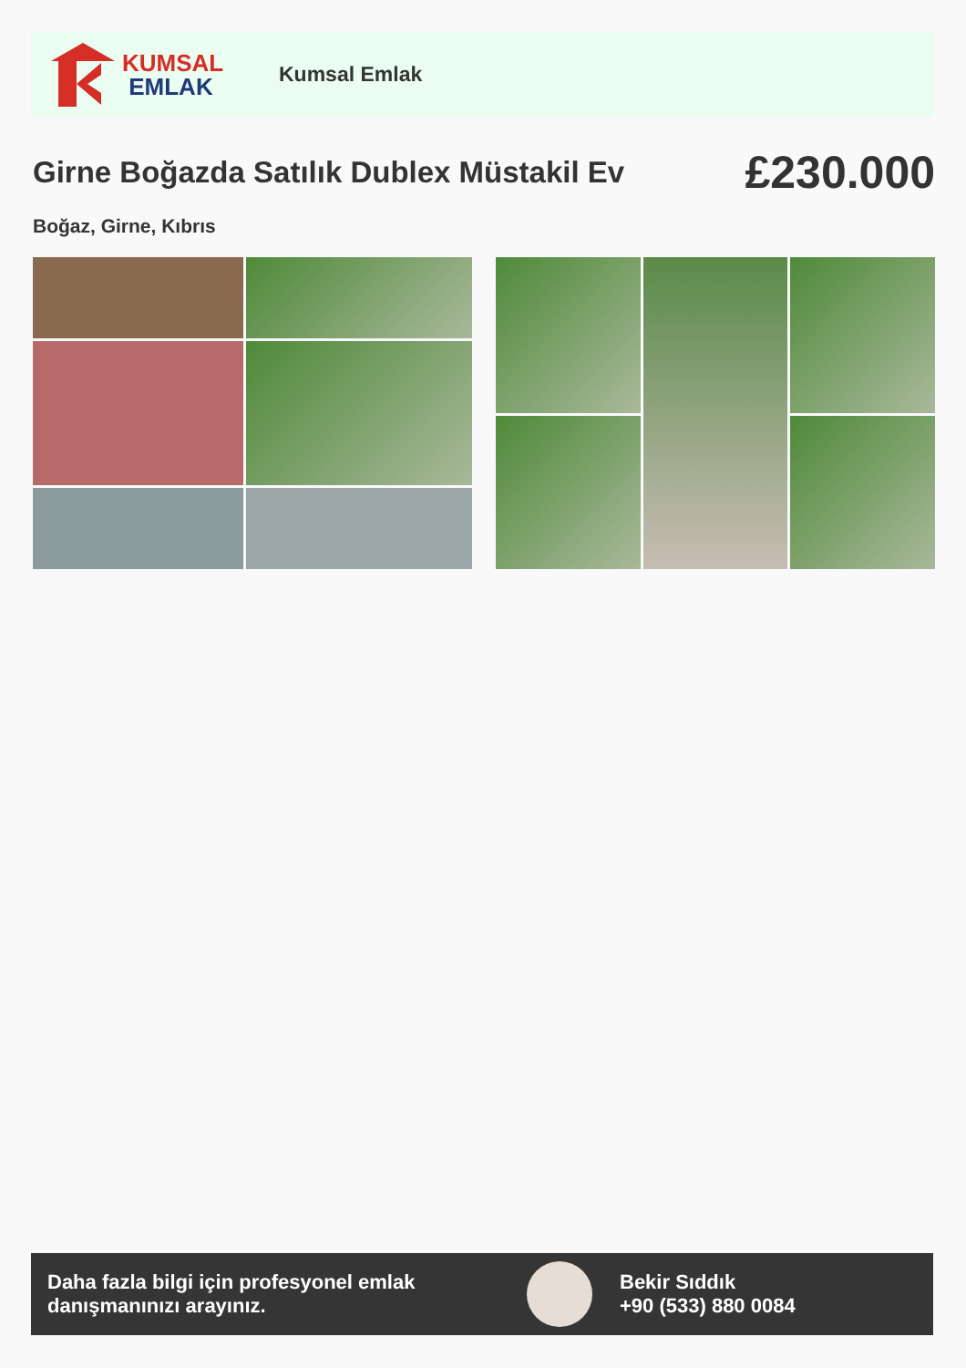KUMSAL
EMLAK
Kumsal Emlak
Girne Boğazda Satılık Dublex Müstakil Ev
£230.000
Boğaz, Girne, Kıbrıs
Daha fazla bilgi için profesyonel emlak danışmanınızı arayınız.
Bekir Sıddık
+90 (533) 880 0084